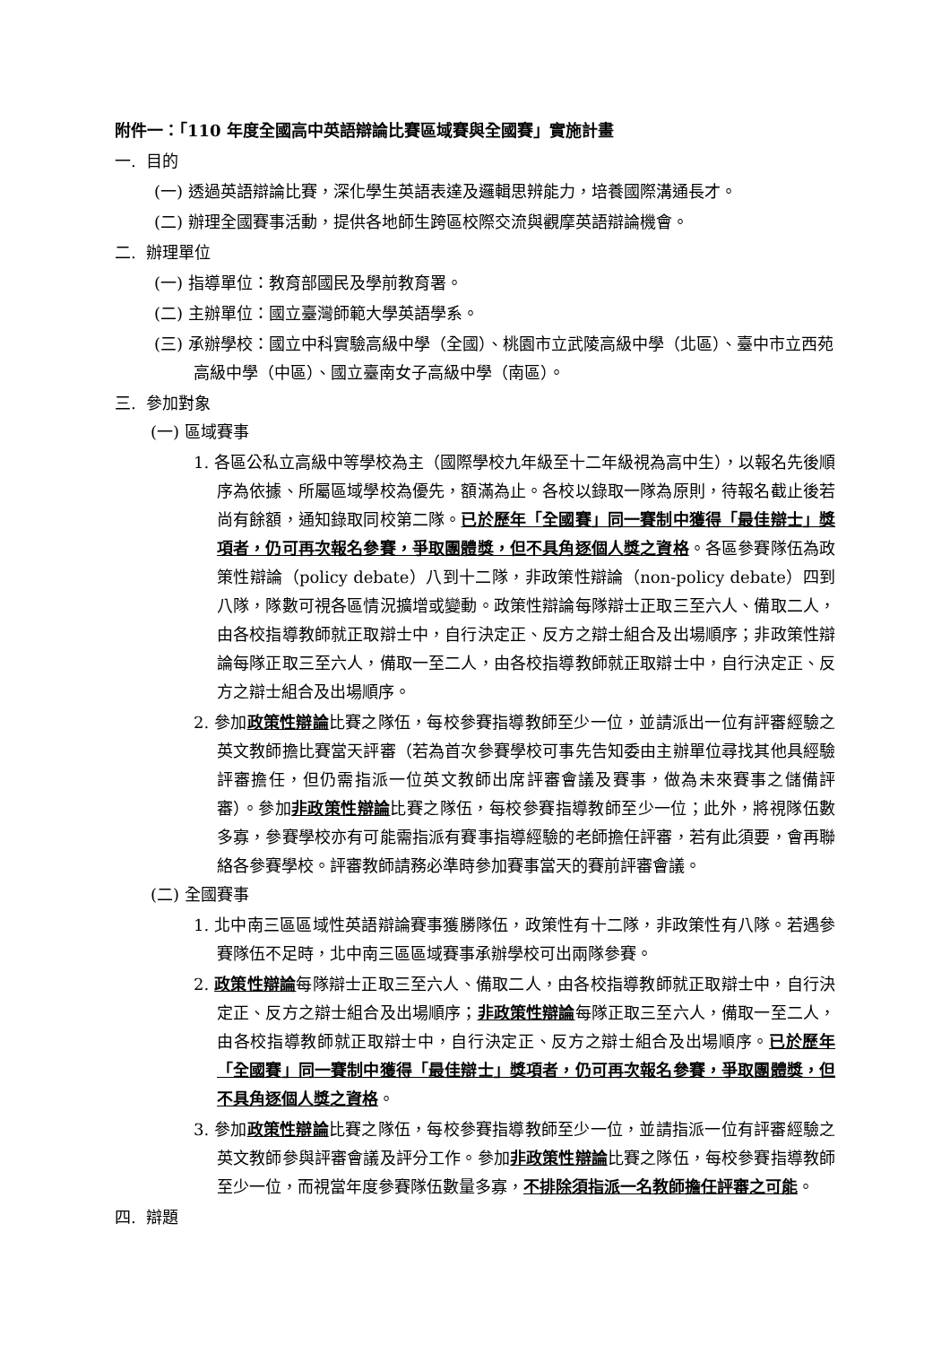附件一：「110 年度全國高中英語辯論比賽區域賽與全國賽」實施計畫
一. 目的
(一) 透過英語辯論比賽，深化學生英語表達及邏輯思辨能力，培養國際溝通長才。
(二) 辦理全國賽事活動，提供各地師生跨區校際交流與觀摩英語辯論機會。
二. 辦理單位
(一) 指導單位：教育部國民及學前教育署。
(二) 主辦單位：國立臺灣師範大學英語學系。
(三) 承辦學校：國立中科實驗高級中學（全國）、桃園市立武陵高級中學（北區）、臺中市立西苑高級中學（中區）、國立臺南女子高級中學（南區）。
三. 參加對象
(一) 區域賽事
1. 各區公私立高級中等學校為主（國際學校九年級至十二年級視為高中生），以報名先後順序為依據、所屬區域學校為優先，額滿為止。各校以錄取一隊為原則，待報名截止後若尚有餘額，通知錄取同校第二隊。已於歷年「全國賽」同一賽制中獲得「最佳辯士」獎項者，仍可再次報名參賽，爭取團體獎，但不具角逐個人獎之資格。各區參賽隊伍為政策性辯論（policy debate）八到十二隊，非政策性辯論（non-policy debate）四到八隊，隊數可視各區情況擴增或變動。政策性辯論每隊辯士正取三至六人、備取二人，由各校指導教師就正取辯士中，自行決定正、反方之辯士組合及出場順序；非政策性辯論每隊正取三至六人，備取一至二人，由各校指導教師就正取辯士中，自行決定正、反方之辯士組合及出場順序。
2. 參加政策性辯論比賽之隊伍，每校參賽指導教師至少一位，並請派出一位有評審經驗之英文教師擔比賽當天評審（若為首次參賽學校可事先告知委由主辦單位尋找其他具經驗評審擔任，但仍需指派一位英文教師出席評審會議及賽事，做為未來賽事之儲備評審）。參加非政策性辯論比賽之隊伍，每校參賽指導教師至少一位；此外，將視隊伍數多寡，參賽學校亦有可能需指派有賽事指導經驗的老師擔任評審，若有此須要，會再聯絡各參賽學校。評審教師請務必準時參加賽事當天的賽前評審會議。
(二) 全國賽事
1. 北中南三區區域性英語辯論賽事獲勝隊伍，政策性有十二隊，非政策性有八隊。若遇參賽隊伍不足時，北中南三區區域賽事承辦學校可出兩隊參賽。
2. 政策性辯論每隊辯士正取三至六人、備取二人，由各校指導教師就正取辯士中，自行決定正、反方之辯士組合及出場順序；非政策性辯論每隊正取三至六人，備取一至二人，由各校指導教師就正取辯士中，自行決定正、反方之辯士組合及出場順序。已於歷年「全國賽」同一賽制中獲得「最佳辯士」獎項者，仍可再次報名參賽，爭取團體獎，但不具角逐個人獎之資格。
3. 參加政策性辯論比賽之隊伍，每校參賽指導教師至少一位，並請指派一位有評審經驗之英文教師參與評審會議及評分工作。參加非政策性辯論比賽之隊伍，每校參賽指導教師至少一位，而視當年度參賽隊伍數量多寡，不排除須指派一名教師擔任評審之可能。
四. 辯題